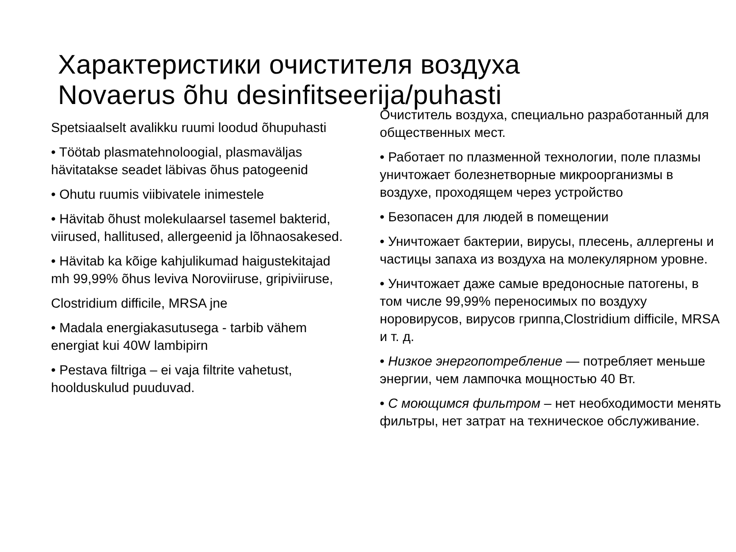Характеристики очистителя воздуха
Novaerus õhu desinfitseerija/puhasti
Spetsiaalselt avalikku ruumi loodud õhupuhasti
• Töötab plasmatehnoloogial, plasmaväljas hävitatakse seadet läbivas õhus patogeenid
• Ohutu ruumis viibivatele inimestele
• Hävitab õhust molekulaarsel tasemel bakterid, viirused, hallitused, allergeenid ja lõhnaosakesed.
• Hävitab ka kõige kahjulikumad haigustekitajad mh 99,99% õhus leviva Noroviiruse, gripiviiruse,
Clostridium difficile, MRSA jne
• Madala energiakasutusega - tarbib vähem energiat kui 40W lambipirn
• Pestava filtriga – ei vaja filtrite vahetust, hoolduskulud puuduvad.
Очиститель воздуха, специально разработанный для общественных мест.
• Работает по плазменной технологии, поле плазмы уничтожает болезнетворные микроорганизмы в воздухе, проходящем через устройство
• Безопасен для людей в помещении
• Уничтожает бактерии, вирусы, плесень, аллергены и частицы запаха из воздуха на молекулярном уровне.
• Уничтожает даже самые вредоносные патогены, в том числе 99,99% переносимых по воздуху норовирусов, вирусов гриппа,Clostridium difficile, MRSA и т. д.
• Низкое энергопотребление — потребляет меньше энергии, чем лампочка мощностью 40 Вт.
• С моющимся фильтром – нет необходимости менять фильтры, нет затрат на техническое обслуживание.